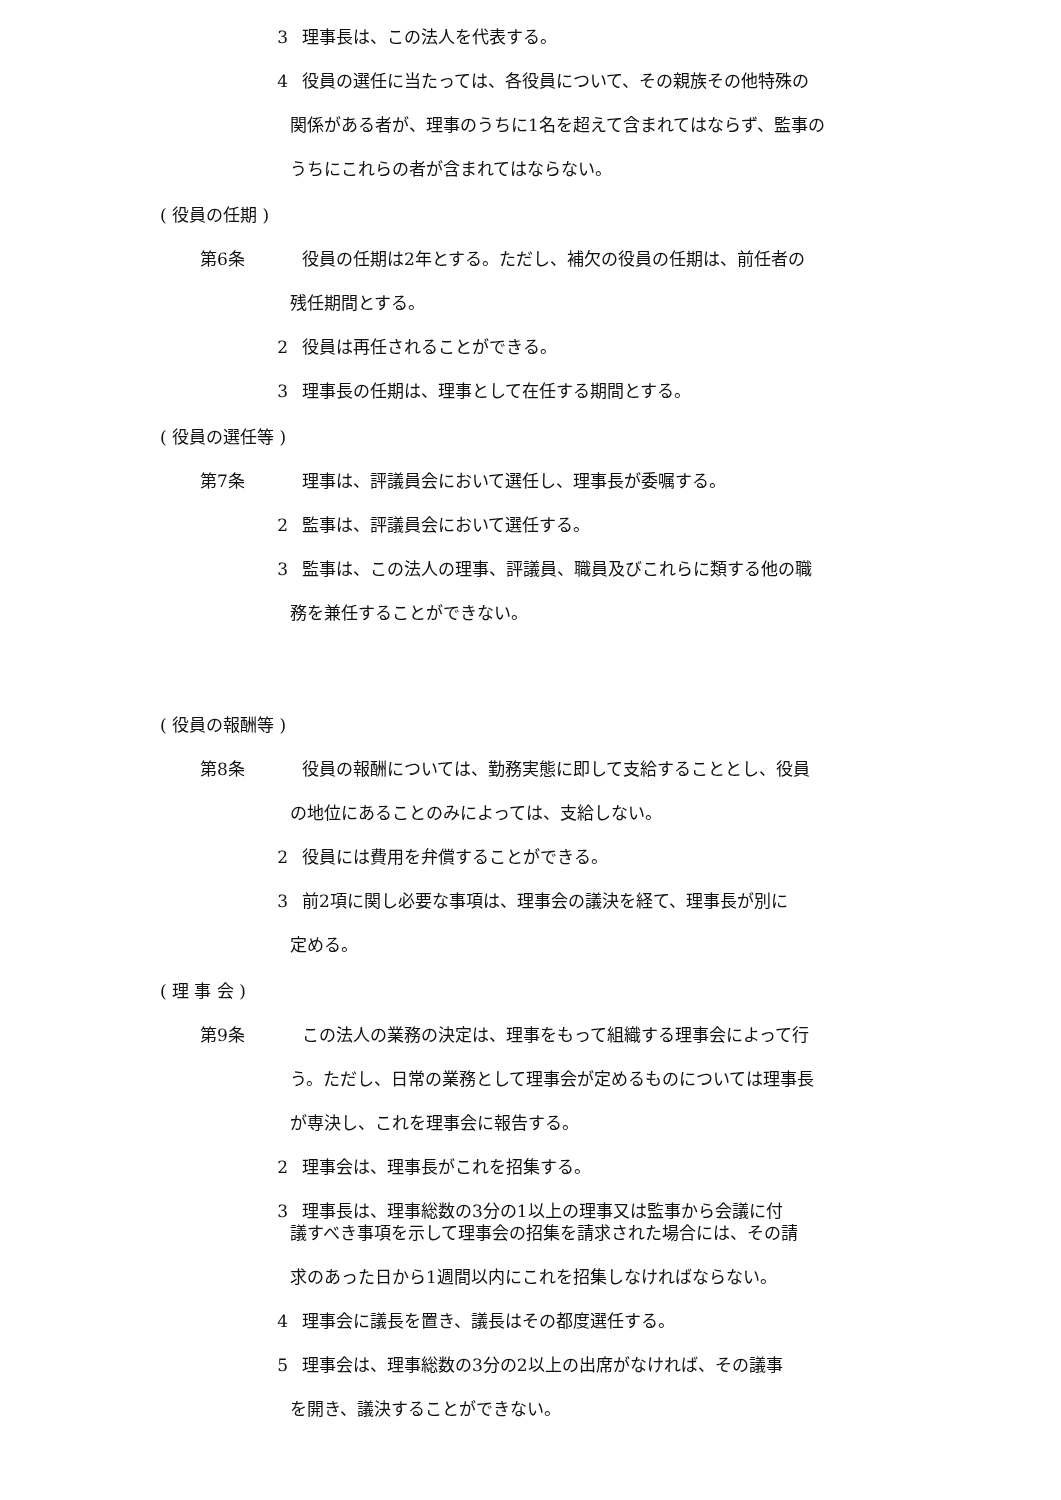3 理事長は、この法人を代表する。
4 役員の選任に当たっては、各役員について、その親族その他特殊の
関係がある者が、理事のうちに1名を超えて含まれてはならず、監事の
うちにこれらの者が含まれてはならない。
( 役員の任期 )
第6条 役員の任期は2年とする。ただし、補欠の役員の任期は、前任者の
残任期間とする。
2 役員は再任されることができる。
3 理事長の任期は、理事として在任する期間とする。
( 役員の選任等 )
第7条 理事は、評議員会において選任し、理事長が委嘱する。
2 監事は、評議員会において選任する。
3 監事は、この法人の理事、評議員、職員及びこれらに類する他の職
務を兼任することができない。
( 役員の報酬等 )
第8条 役員の報酬については、勤務実態に即して支給することとし、役員
の地位にあることのみによっては、支給しない。
2 役員には費用を弁償することができる。
3 前2項に関し必要な事項は、理事会の議決を経て、理事長が別に
定める。
( 理 事 会 )
第9条 この法人の業務の決定は、理事をもって組織する理事会によって行
う。ただし、日常の業務として理事会が定めるものについては理事長
が専決し、これを理事会に報告する。
2 理事会は、理事長がこれを招集する。
3 理事長は、理事総数の3分の1以上の理事又は監事から会議に付
議すべき事項を示して理事会の招集を請求された場合には、その請
求のあった日から1週間以内にこれを招集しなければならない。
4 理事会に議長を置き、議長はその都度選任する。
5 理事会は、理事総数の3分の2以上の出席がなければ、その議事
を開き、議決することができない。